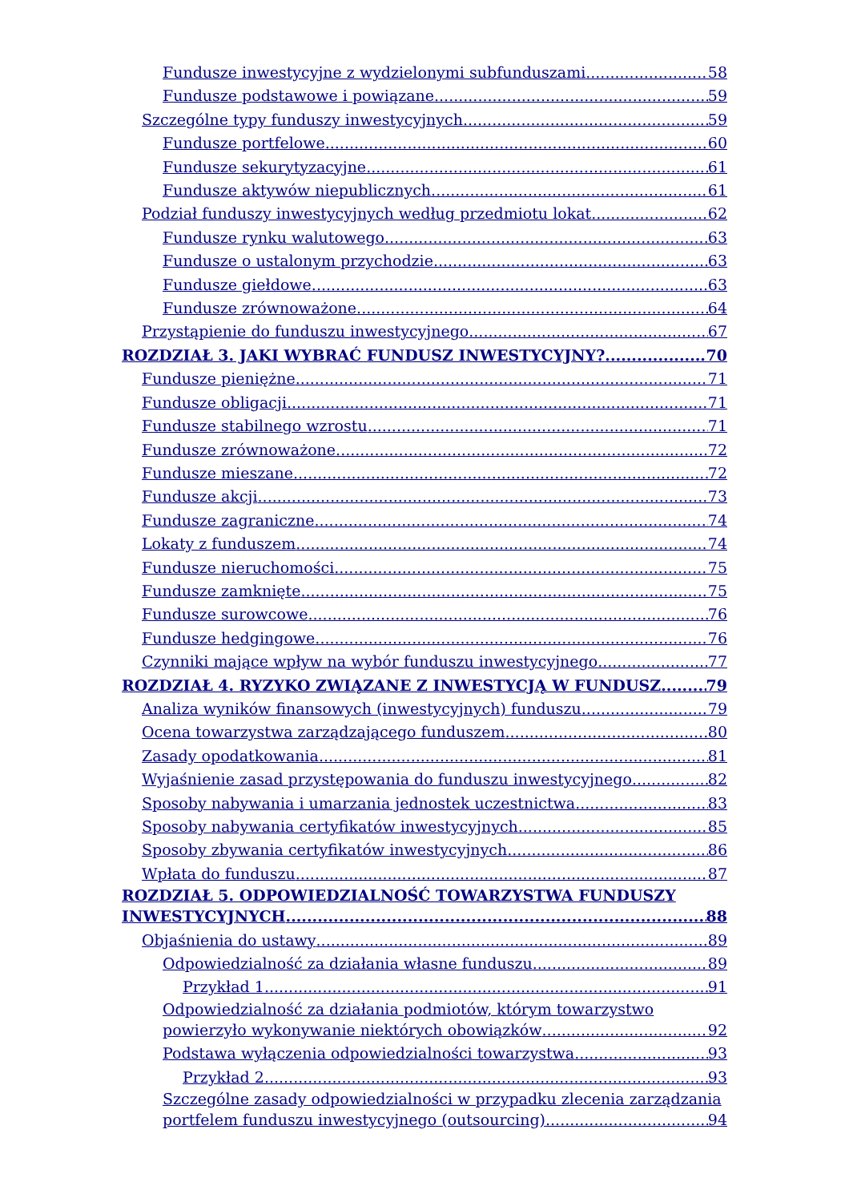Fundusze inwestycyjne z wydzielonymi subfunduszami 58
Fundusze podstawowe i powiązane 59
Szczególne typy funduszy inwestycyjnych 59
Fundusze portfelowe 60
Fundusze sekurytyzacyjne 61
Fundusze aktywów niepublicznych 61
Podział funduszy inwestycyjnych według przedmiotu lokat 62
Fundusze rynku walutowego 63
Fundusze o ustalonym przychodzie 63
Fundusze giełdowe 63
Fundusze zrównoważone 64
Przystąpienie do funduszu inwestycyjnego 67
ROZDZIAŁ 3. JAKI WYBRAĆ FUNDUSZ INWESTYCYJNY? 70
Fundusze pieniężne 71
Fundusze obligacji 71
Fundusze stabilnego wzrostu 71
Fundusze zrównoważone 72
Fundusze mieszane 72
Fundusze akcji 73
Fundusze zagraniczne 74
Lokaty z funduszem 74
Fundusze nieruchomości 75
Fundusze zamknięte 75
Fundusze surowcowe 76
Fundusze hedgingowe 76
Czynniki mające wpływ na wybór funduszu inwestycyjnego 77
ROZDZIAŁ 4. RYZYKO ZWIĄZANE Z INWESTYCJĄ W FUNDUSZ 79
Analiza wyników finansowych (inwestycyjnych) funduszu 79
Ocena towarzystwa zarządzającego funduszem 80
Zasady opodatkowania 81
Wyjaśnienie zasad przystępowania do funduszu inwestycyjnego 82
Sposoby nabywania i umarzania jednostek uczestnictwa 83
Sposoby nabywania certyfikatów inwestycyjnych 85
Sposoby zbywania certyfikatów inwestycyjnych 86
Wpłata do funduszu 87
ROZDZIAŁ 5. ODPOWIEDZIALNOŚĆ TOWARZYSTWA FUNDUSZY
INWESTYCYJNYCH 88
Objaśnienia do ustawy 89
Odpowiedzialność za działania własne funduszu 89
Przykład 1 91
Odpowiedzialność za działania podmiotów, którym towarzystwo
powierzyło wykonywanie niektórych obowiązków 92
Podstawa wyłączenia odpowiedzialności towarzystwa 93
Przykład 2 93
Szczególne zasady odpowiedzialności w przypadku zlecenia zarządzania
portfelem funduszu inwestycyjnego (outsourcing) 94